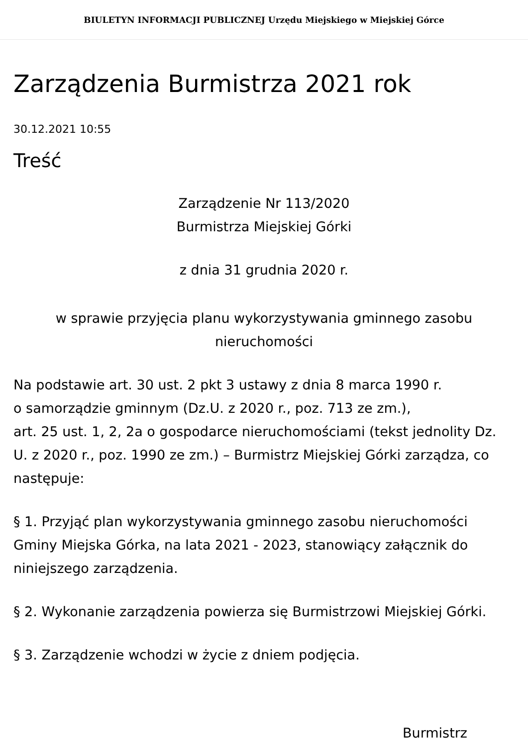BIULETYN INFORMACJI PUBLICZNEJ Urzędu Miejskiego w Miejskiej Górce
Zarządzenia Burmistrza 2021 rok
30.12.2021 10:55
Treść
Zarządzenie Nr 113/2020
Burmistrza Miejskiej Górki
z dnia 31 grudnia 2020 r.
w sprawie przyjęcia planu wykorzystywania gminnego zasobu nieruchomości
Na podstawie art. 30 ust. 2 pkt 3 ustawy z dnia 8 marca 1990 r.
o samorządzie gminnym (Dz.U. z 2020 r., poz. 713 ze zm.),
art. 25 ust. 1, 2, 2a o gospodarce nieruchomościami (tekst jednolity Dz. U. z 2020 r., poz. 1990 ze zm.) – Burmistrz Miejskiej Górki zarządza, co następuje:
§ 1. Przyjąć plan wykorzystywania gminnego zasobu nieruchomości Gminy Miejska Górka, na lata 2021 - 2023, stanowiący załącznik do niniejszego zarządzenia.
§ 2. Wykonanie zarządzenia powierza się Burmistrzowi Miejskiej Górki.
§ 3. Zarządzenie wchodzi w życie z dniem podjęcia.
Burmistrz